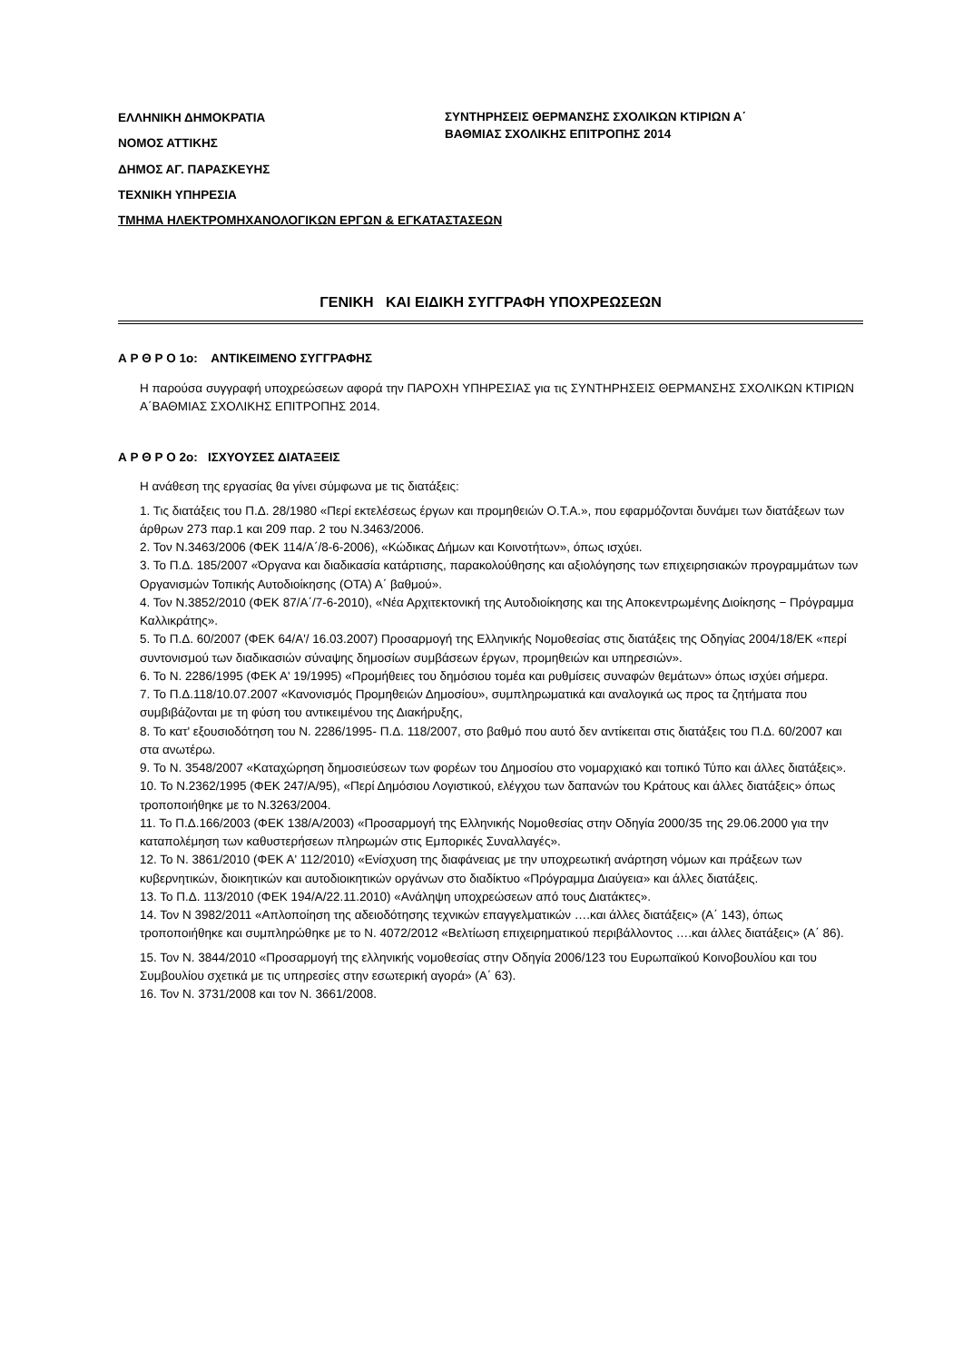ΕΛΛΗΝΙΚΗ ΔΗΜΟΚΡΑΤΙΑ
ΝΟΜΟΣ ΑΤΤΙΚΗΣ
ΔΗΜΟΣ ΑΓ. ΠΑΡΑΣΚΕΥΗΣ
ΤΕΧΝΙΚΗ ΥΠΗΡΕΣΙΑ
ΤΜΗΜΑ ΗΛΕΚΤΡΟΜΗΧΑΝΟΛΟΓΙΚΩΝ ΕΡΓΩΝ & ΕΓΚΑΤΑΣΤΑΣΕΩΝ
ΣΥΝΤΗΡΗΣΕΙΣ ΘΕΡΜΑΝΣΗΣ ΣΧΟΛΙΚΩΝ ΚΤΙΡΙΩΝ Α΄
ΒΑΘΜΙΑΣ ΣΧΟΛΙΚΗΣ ΕΠΙΤΡΟΠΗΣ 2014
ΓΕΝΙΚΗ ΚΑΙ ΕΙΔΙΚΗ ΣΥΓΓΡΑΦΗ ΥΠΟΧΡΕΩΣΕΩΝ
Α Ρ Θ Ρ Ο 1ο: ΑΝΤΙΚΕΙΜΕΝΟ ΣΥΓΓΡΑΦΗΣ
Η παρούσα συγγραφή υποχρεώσεων αφορά την ΠΑΡΟΧΗ ΥΠΗΡΕΣΙΑΣ για τις ΣΥΝΤΗΡΗΣΕΙΣ ΘΕΡΜΑΝΣΗΣ ΣΧΟΛΙΚΩΝ ΚΤΙΡΙΩΝ Α΄ΒΑΘΜΙΑΣ ΣΧΟΛΙΚΗΣ ΕΠΙΤΡΟΠΗΣ 2014.
Α Ρ Θ Ρ Ο 2ο: ΙΣΧΥΟΥΣΕΣ ΔΙΑΤΑΞΕΙΣ
Η ανάθεση της εργασίας θα γίνει σύμφωνα με τις διατάξεις:
1. Τις διατάξεις του Π.Δ. 28/1980 «Περί εκτελέσεως έργων και προμηθειών Ο.Τ.Α.», που εφαρμόζονται δυνάμει των διατάξεων των άρθρων 273 παρ.1 και 209 παρ. 2 του Ν.3463/2006.
2. Τον Ν.3463/2006 (ΦΕΚ 114/Α΄/8-6-2006), «Κώδικας Δήμων και Κοινοτήτων», όπως ισχύει.
3. Το Π.Δ. 185/2007 «Όργανα και διαδικασία κατάρτισης, παρακολούθησης και αξιολόγησης των επιχειρησιακών προγραμμάτων των Οργανισμών Τοπικής Αυτοδιοίκησης (ΟΤΑ) Α΄ βαθμού».
4. Τον Ν.3852/2010 (ΦΕΚ 87/Α΄/7-6-2010), «Νέα Αρχιτεκτονική της Αυτοδιοίκησης και της Αποκεντρωμένης Διοίκησης − Πρόγραμμα Καλλικράτης».
5. Το Π.Δ. 60/2007 (ΦΕΚ 64/Α'/ 16.03.2007) Προσαρμογή της Ελληνικής Νομοθεσίας στις διατάξεις της Οδηγίας 2004/18/ΕΚ «περί συντονισμού των διαδικασιών σύναψης δημοσίων συμβάσεων έργων, προμηθειών και υπηρεσιών».
6. Το Ν. 2286/1995 (ΦΕΚ Α' 19/1995) «Προμήθειες του δημόσιου τομέα και ρυθμίσεις συναφών θεμάτων» όπως ισχύει σήμερα.
7. Το Π.Δ.118/10.07.2007 «Κανονισμός Προμηθειών Δημοσίου», συμπληρωματικά και αναλογικά ως προς τα ζητήματα που συμβιβάζονται με τη φύση του αντικειμένου της Διακήρυξης,
8. Το κατ' εξουσιοδότηση του Ν. 2286/1995- Π.Δ. 118/2007, στο βαθμό που αυτό δεν αντίκειται στις διατάξεις του Π.Δ. 60/2007 και στα ανωτέρω.
9. Το Ν. 3548/2007 «Καταχώρηση δημοσιεύσεων των φορέων του Δημοσίου στο νομαρχιακό και τοπικό Τύπο και άλλες διατάξεις».
10. Το Ν.2362/1995 (ΦΕΚ 247/Α/95), «Περί Δημόσιου Λογιστικού, ελέγχου των δαπανών του Κράτους και άλλες διατάξεις» όπως τροποποιήθηκε με το Ν.3263/2004.
11. Το Π.Δ.166/2003 (ΦΕΚ 138/Α/2003) «Προσαρμογή της Ελληνικής Νομοθεσίας στην Οδηγία 2000/35 της 29.06.2000 για την καταπολέμηση των καθυστερήσεων πληρωμών στις Εμπορικές Συναλλαγές».
12. Το Ν. 3861/2010 (ΦΕΚ Α' 112/2010) «Ενίσχυση της διαφάνειας με την υποχρεωτική ανάρτηση νόμων και πράξεων των κυβερνητικών, διοικητικών και αυτοδιοικητικών οργάνων στο διαδίκτυο «Πρόγραμμα Διαύγεια» και άλλες διατάξεις.
13. Το Π.Δ. 113/2010 (ΦΕΚ 194/Α/22.11.2010) «Ανάληψη υποχρεώσεων από τους Διατάκτες».
14. Τον Ν 3982/2011 «Απλοποίηση της αδειοδότησης τεχνικών επαγγελματικών ….και άλλες διατάξεις» (Α΄ 143), όπως τροποποιήθηκε και συμπληρώθηκε με το Ν. 4072/2012 «Βελτίωση επιχειρηματικού περιβάλλοντος ….και άλλες διατάξεις» (Α΄ 86).
15. Τον Ν. 3844/2010 «Προσαρμογή της ελληνικής νομοθεσίας στην Οδηγία 2006/123 του Ευρωπαϊκού Κοινοβουλίου και του Συμβουλίου σχετικά με τις υπηρεσίες στην εσωτερική αγορά» (Α΄ 63).
16. Τον Ν. 3731/2008 και τον Ν. 3661/2008.